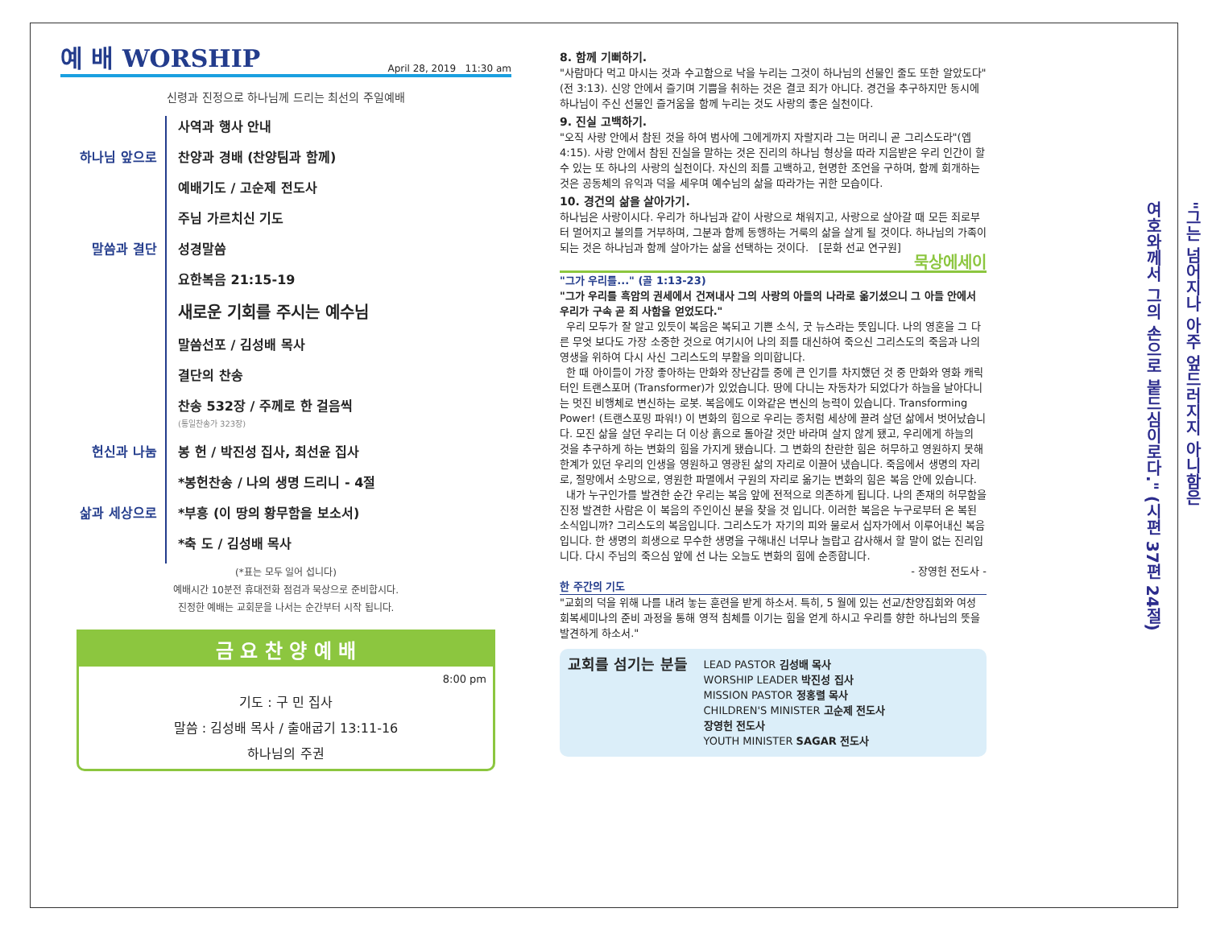예 배 WORSHIP April 28, 2019 11:30 am
신령과 진정으로 하나님께 드리는 최선의 주일예배
하나님 앞으로 사역과 행사 안내
찬양과 경배 (찬양팀과 함께)
예배기도 / 고순제 전도사
주님 가르치신 기도
말씀과 결단 성경말씀
요한복음 21:15-19
새로운 기회를 주시는 예수님
말씀선포 / 김성배 목사
결단의 찬송
찬송 532장 / 주께로 한 걸음씩
(통일찬송가 323장)
헌신과 나눔 봉 헌 / 박진성 집사, 최선윤 집사
*봉헌찬송 / 나의 생명 드리니 - 4절
삶과 세상으로 *부흥 (이 땅의 황무함을 보소서)
*축 도 / 김성배 목사
(*표는 모두 일어 섭니다)
예배시간 10분전 휴대전화 점검과 묵상으로 준비합시다.
진정한 예배는 교회문을 나서는 순간부터 시작 됩니다.
금 요 찬 양 예 배
8:00 pm
기도 : 구 민 집사
말씀 : 김성배 목사 / 출애굽기 13:11-16
하나님의 주권
8. 함께 기뻐하기.
"사람마다 먹고 마시는 것과 수고함으로 낙을 누리는 그것이 하나님의 선물인 줄도 또한 알았도다"(전 3:13). 신앙 안에서 즐기며 기쁨을 취하는 것은 결코 죄가 아니다. 경건을 추구하지만 동시에 하나님이 주신 선물인 즐거움을 함께 누리는 것도 사랑의 좋은 실천이다.
9. 진실 고백하기.
"오직 사랑 안에서 참된 것을 하여 범사에 그에게까지 자랄지라 그는 머리니 곧 그리스도라"(엡 4:15). 사랑 안에서 참된 진실을 말하는 것은 진리의 하나님 형상을 따라 지음받은 우리 인간이 할 수 있는 또 하나의 사랑의 실천이다. 자신의 죄를 고백하고, 현명한 조언을 구하며, 함께 회개하는 것은 공동체의 유익과 덕을 세우며 예수님의 삶을 따라가는 귀한 모습이다.
10. 경건의 삶을 살아가기.
하나님은 사랑이시다. 우리가 하나님과 같이 사랑으로 채워지고, 사랑으로 살아갈 때 모든 죄로부터 멀어지고 불의를 거부하며, 그분과 함께 동행하는 거룩의 삶을 살게 될 것이다. 하나님의 가족이 되는 것은 하나님과 함께 살아가는 삶을 선택하는 것이다. [문화 선교 연구원]
묵상에세이
"그가 우리를..." (골 1:13-23)
"그가 우리를 흑암의 권세에서 건져내사 그의 사랑의 아들의 나라로 옮기셨으니 그 아들 안에서 우리가 구속 곧 죄 사함을 얻었도다."
우리 모두가 잘 알고 있듯이 복음은 복되고 기쁜 소식, 굿 뉴스라는 뜻입니다. 나의 영혼을 그 다른 무엇 보다도 가장 소중한 것으로 여기시어 나의 죄를 대신하여 죽으신 그리스도의 죽음과 나의 영생을 위하여 다시 사신 그리스도의 부활을 의미합니다.
한 때 아이들이 가장 좋아하는 만화와 장난감들 중에 큰 인기를 차지했던 것 중 만화와 영화 캐릭터인 트랜스포머 (Transformer)가 있었습니다. 땅에 다니는 자동차가 되었다가 하늘을 날아다니는 멋진 비행체로 변신하는 로봇. 복음에도 이와같은 변신의 능력이 있습니다. Transforming Power! (트랜스포밍 파워!) 이 변화의 힘으로 우리는 종처럼 세상에 끌려 살던 삶에서 벗어났습니다. 모진 삶을 살던 우리는 더 이상 흙으로 돌아갈 것만 바라며 살지 않게 됐고, 우리에게 하늘의 것을 추구하게 하는 변화의 힘을 가지게 됐습니다. 그 변화의 찬란한 힘은 허무하고 영원하지 못해 한계가 있던 우리의 인생을 영원하고 영광된 삶의 자리로 이끌어 냈습니다. 죽음에서 생명의 자리로, 절망에서 소망으로, 영원한 파멸에서 구원의 자리로 옮기는 변화의 힘은 복음 안에 있습니다.
내가 누구인가를 발견한 순간 우리는 복음 앞에 전적으로 의존하게 됩니다. 나의 존재의 허무함을 진정 발견한 사람은 이 복음의 주인이신 분을 찾을 것 입니다. 이러한 복음은 누구로부터 온 복된 소식입니까? 그리스도의 복음입니다. 그리스도가 자기의 피와 물로서 십자가에서 이루어내신 복음입니다. 한 생명의 희생으로 무수한 생명을 구해내신 너무나 놀랍고 감사해서 할 말이 없는 진리입니다. 다시 주님의 죽으심 앞에 선 나는 오늘도 변화의 힘에 순종합니다.
- 장영헌 전도사 -
한 주간의 기도
"교회의 덕을 위해 나를 내려 놓는 훈련을 받게 하소서. 특히, 5 월에 있는 선교/찬양집회와 여성 회복세미나의 준비 과정을 통해 영적 침체를 이기는 힘을 얻게 하시고 우리를 향한 하나님의 뜻을 발견하게 하소서."
교회를 섬기는 분들
LEAD PASTOR 김성배 목사
WORSHIP LEADER 박진성 집사
MISSION PASTOR 정홍렬 목사
CHILDREN'S MINISTER 고순제 전도사
장영헌 전도사
YOUTH MINISTER SAGAR 전도사
"그는 넘어지나 아주 엎드러지지 아니함은
여호와께서 그의 손으로 붙드심이로다." (시편 37편 24절)